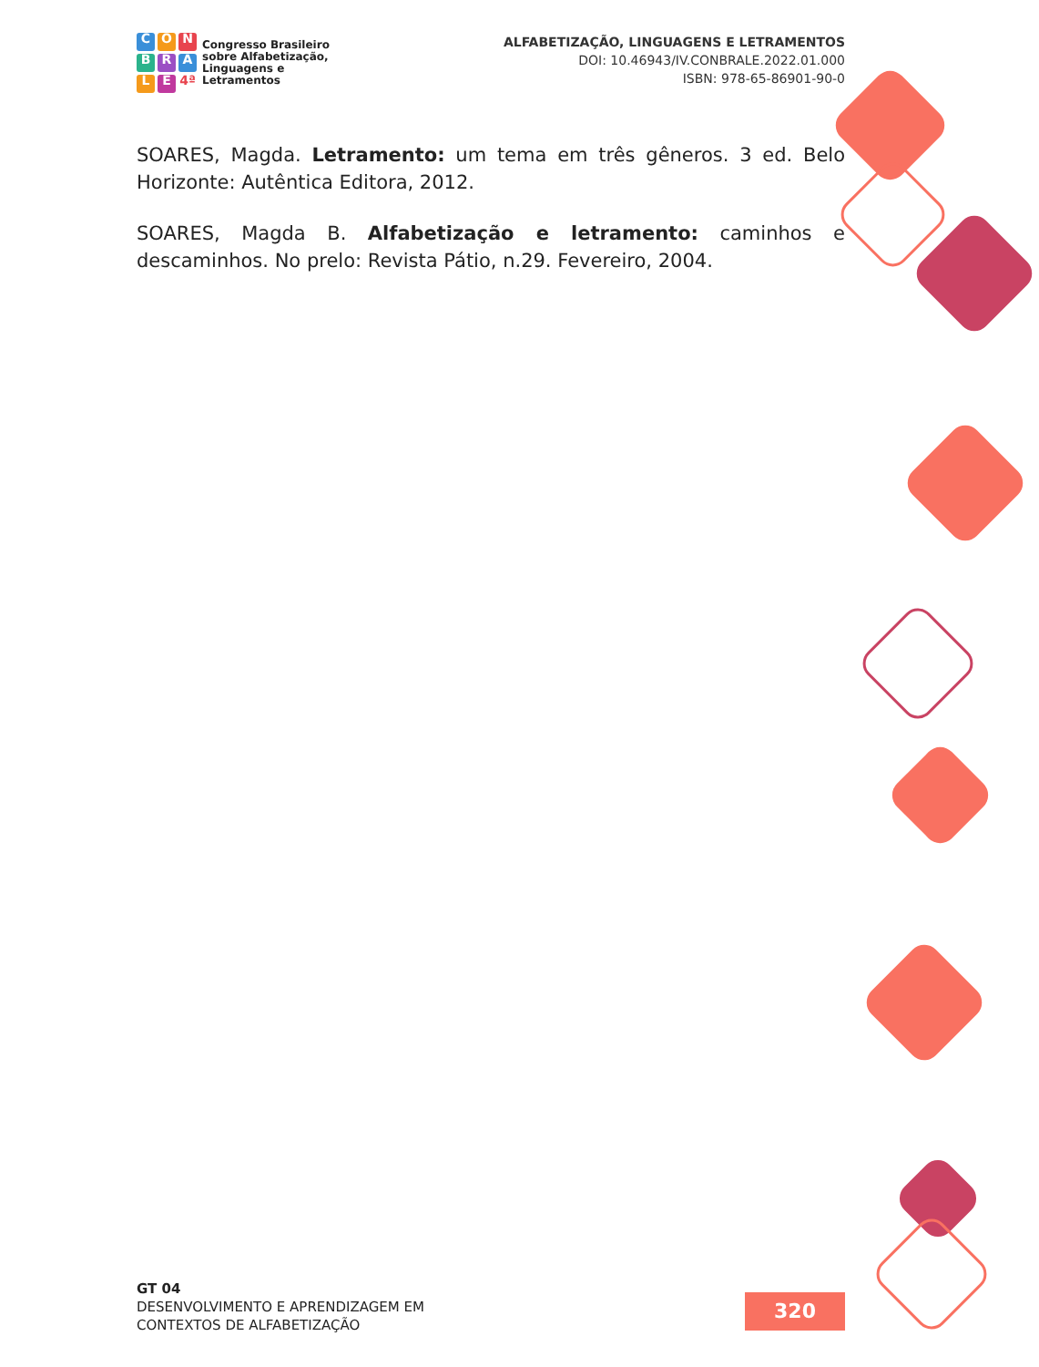CONBRALE 4ª
Congresso Brasileiro
sobre Alfabetização,
Linguagens e
Letramentos
ALFABETIZAÇÃO, LINGUAGENS E LETRAMENTOS
DOI: 10.46943/IV.CONBRALE.2022.01.000
ISBN: 978-65-86901-90-0
SOARES, Magda. Letramento: um tema em três gêneros. 3 ed. Belo Horizonte: Autêntica Editora, 2012.
SOARES, Magda B. Alfabetização e letramento: caminhos e descaminhos. No prelo: Revista Pátio, n.29. Fevereiro, 2004.
GT 04
DESENVOLVIMENTO E APRENDIZAGEM EM
CONTEXTOS DE ALFABETIZAÇÃO
320